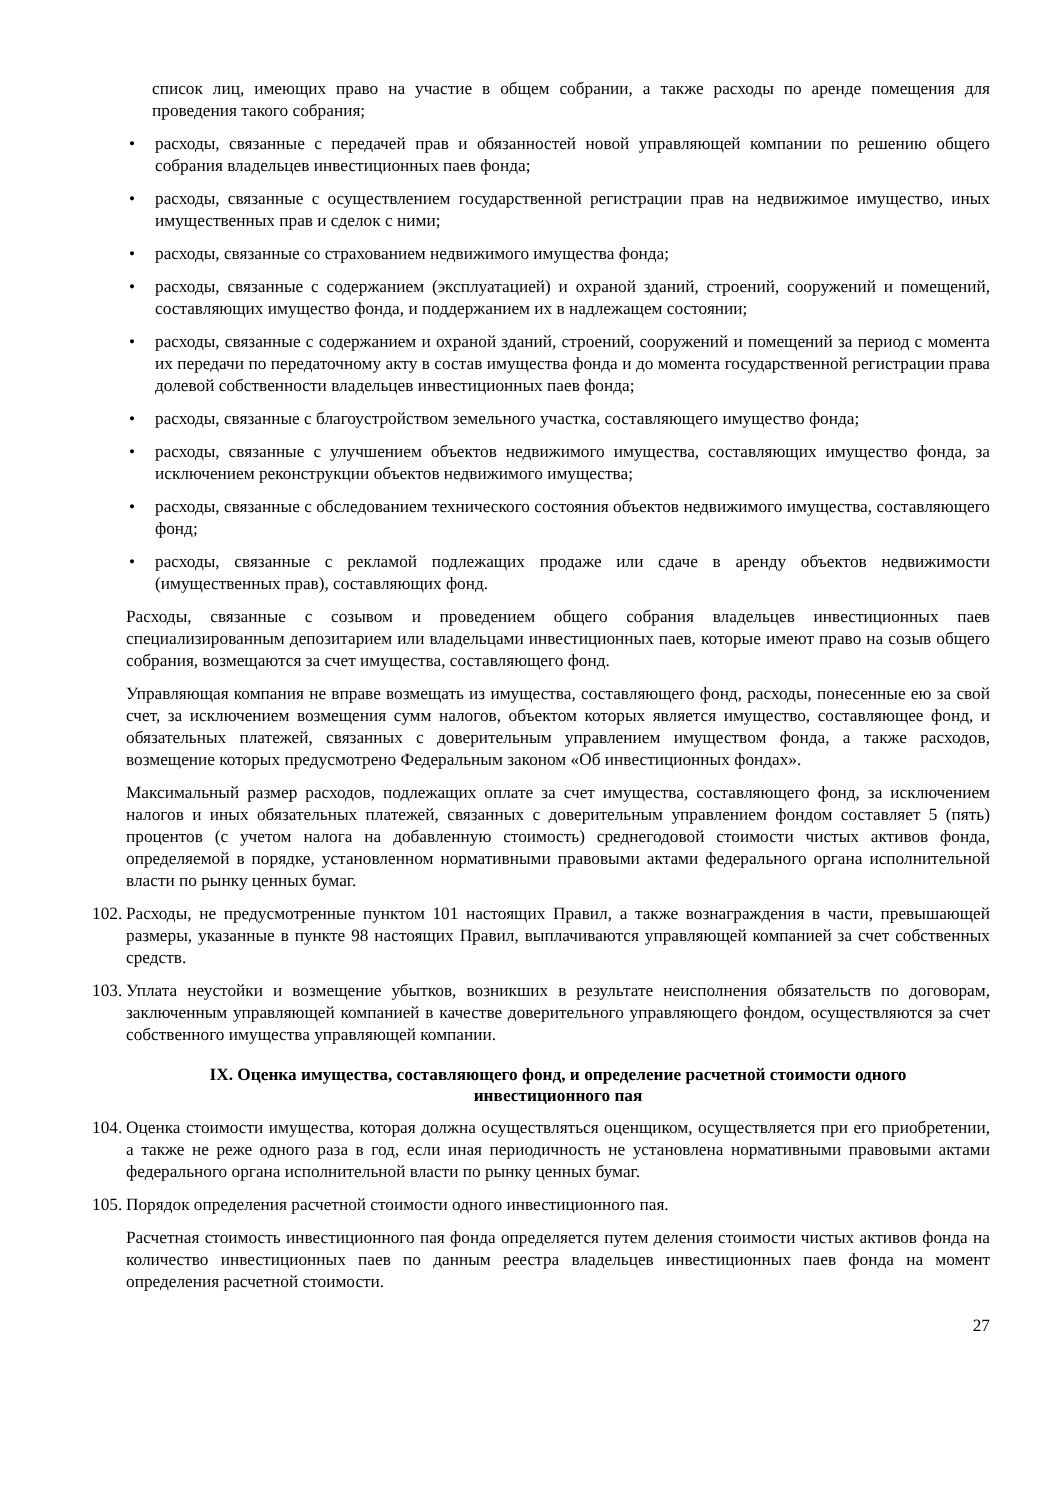список лиц, имеющих право на участие в общем собрании, а также расходы по аренде помещения для проведения такого собрания;
• расходы, связанные с передачей прав и обязанностей новой управляющей компании по решению общего собрания владельцев инвестиционных паев фонда;
• расходы, связанные с осуществлением государственной регистрации прав на недвижимое имущество, иных имущественных прав и сделок с ними;
• расходы, связанные со страхованием недвижимого имущества фонда;
• расходы, связанные с содержанием (эксплуатацией) и охраной зданий, строений, сооружений и помещений, составляющих имущество фонда, и поддержанием их в надлежащем состоянии;
• расходы, связанные с содержанием и охраной зданий, строений, сооружений и помещений за период с момента их передачи по передаточному акту в состав имущества фонда и до момента государственной регистрации права долевой собственности владельцев инвестиционных паев фонда;
• расходы, связанные с благоустройством земельного участка, составляющего имущество фонда;
• расходы, связанные с улучшением объектов недвижимого имущества, составляющих имущество фонда, за исключением реконструкции объектов недвижимого имущества;
• расходы, связанные с обследованием технического состояния объектов недвижимого имущества, составляющего фонд;
• расходы, связанные с рекламой подлежащих продаже или сдаче в аренду объектов недвижимости (имущественных прав), составляющих фонд.
Расходы, связанные с созывом и проведением общего собрания владельцев инвестиционных паев специализированным депозитарием или владельцами инвестиционных паев, которые имеют право на созыв общего собрания, возмещаются за счет имущества, составляющего фонд.
Управляющая компания не вправе возмещать из имущества, составляющего фонд, расходы, понесенные ею за свой счет, за исключением возмещения сумм налогов, объектом которых является имущество, составляющее фонд, и обязательных платежей, связанных с доверительным управлением имуществом фонда, а также расходов, возмещение которых предусмотрено Федеральным законом «Об инвестиционных фондах».
Максимальный размер расходов, подлежащих оплате за счет имущества, составляющего фонд, за исключением налогов и иных обязательных платежей, связанных с доверительным управлением фондом составляет 5 (пять) процентов (с учетом налога на добавленную стоимость) среднегодовой стоимости чистых активов фонда, определяемой в порядке, установленном нормативными правовыми актами федерального органа исполнительной власти по рынку ценных бумаг.
102. Расходы, не предусмотренные пунктом 101 настоящих Правил, а также вознаграждения в части, превышающей размеры, указанные в пункте 98 настоящих Правил, выплачиваются управляющей компанией за счет собственных средств.
103. Уплата неустойки и возмещение убытков, возникших в результате неисполнения обязательств по договорам, заключенным управляющей компанией в качестве доверительного управляющего фондом, осуществляются за счет собственного имущества управляющей компании.
IX. Оценка имущества, составляющего фонд, и определение расчетной стоимости одного инвестиционного пая
104. Оценка стоимости имущества, которая должна осуществляться оценщиком, осуществляется при его приобретении, а также не реже одного раза в год, если иная периодичность не установлена нормативными правовыми актами федерального органа исполнительной власти по рынку ценных бумаг.
105. Порядок определения расчетной стоимости одного инвестиционного пая.
Расчетная стоимость инвестиционного пая фонда определяется путем деления стоимости чистых активов фонда на количество инвестиционных паев по данным реестра владельцев инвестиционных паев фонда на момент определения расчетной стоимости.
27